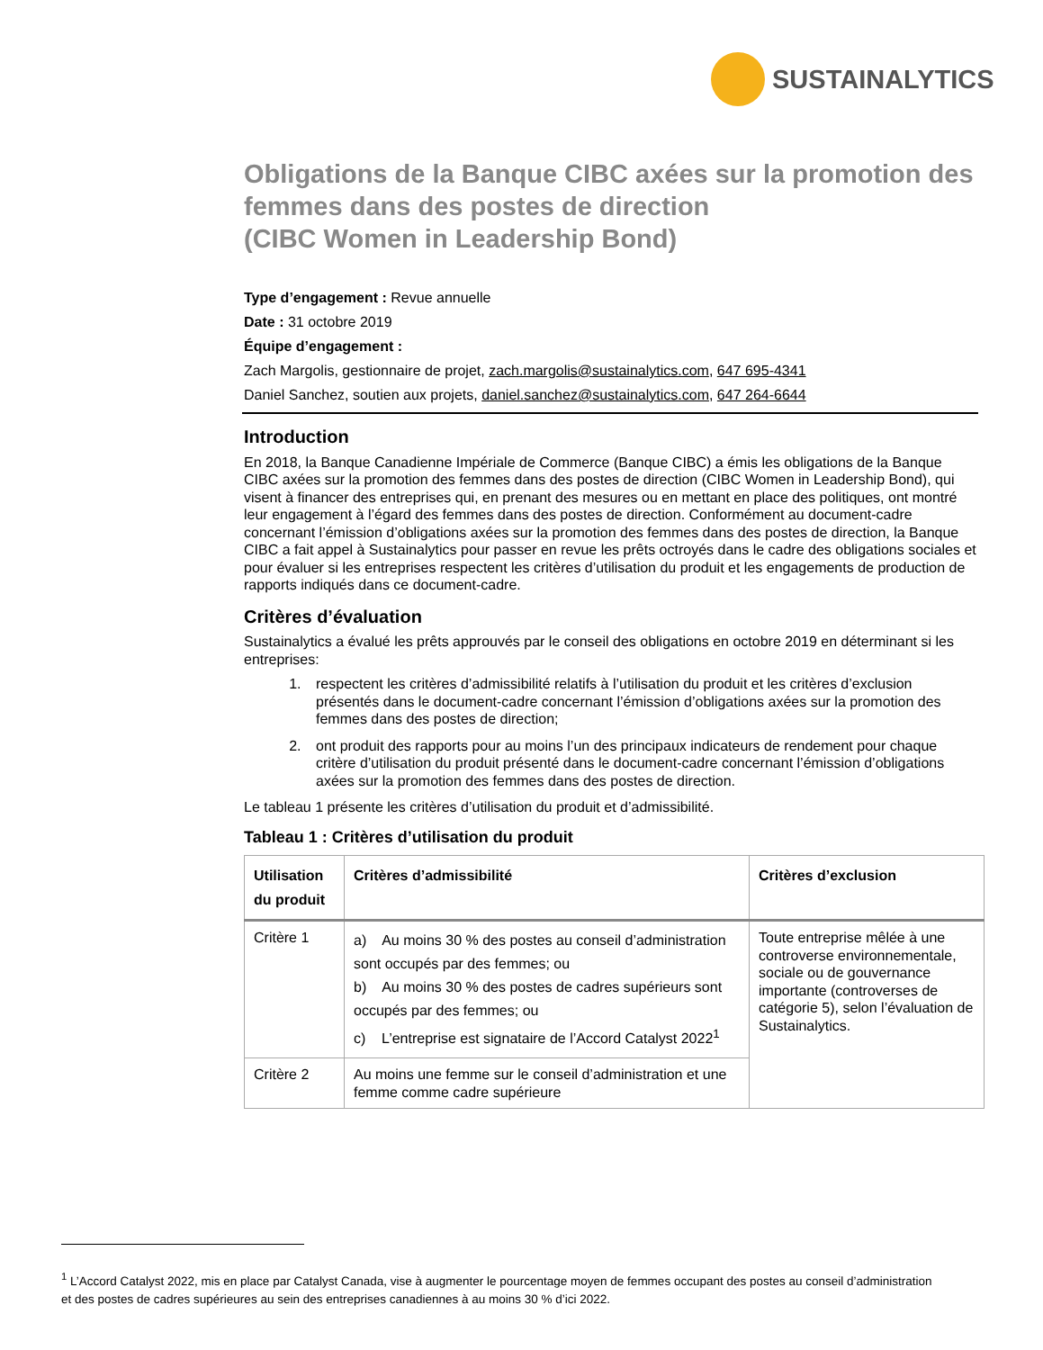SUSTAINALYTICS
Obligations de la Banque CIBC axées sur la promotion des femmes dans des postes de direction
(CIBC Women in Leadership Bond)
Type d’engagement : Revue annuelle
Date : 31 octobre 2019
Équipe d’engagement :
Zach Margolis, gestionnaire de projet, zach.margolis@sustainalytics.com, 647 695-4341
Daniel Sanchez, soutien aux projets, daniel.sanchez@sustainalytics.com, 647 264-6644
Introduction
En 2018, la Banque Canadienne Impériale de Commerce (Banque CIBC) a émis les obligations de la Banque CIBC axées sur la promotion des femmes dans des postes de direction (CIBC Women in Leadership Bond), qui visent à financer des entreprises qui, en prenant des mesures ou en mettant en place des politiques, ont montré leur engagement à l’égard des femmes dans des postes de direction. Conformément au document-cadre concernant l’émission d’obligations axées sur la promotion des femmes dans des postes de direction, la Banque CIBC a fait appel à Sustainalytics pour passer en revue les prêts octroyés dans le cadre des obligations sociales et pour évaluer si les entreprises respectent les critères d’utilisation du produit et les engagements de production de rapports indiqués dans ce document-cadre.
Critères d’évaluation
Sustainalytics a évalué les prêts approuvés par le conseil des obligations en octobre 2019 en déterminant si les entreprises:
1. respectent les critères d’admissibilité relatifs à l’utilisation du produit et les critères d’exclusion présentés dans le document-cadre concernant l’émission d’obligations axées sur la promotion des femmes dans des postes de direction;
2. ont produit des rapports pour au moins l’un des principaux indicateurs de rendement pour chaque critère d’utilisation du produit présenté dans le document-cadre concernant l’émission d’obligations axées sur la promotion des femmes dans des postes de direction.
Le tableau 1 présente les critères d’utilisation du produit et d’admissibilité.
Tableau 1 : Critères d’utilisation du produit
| Utilisation du produit | Critères d’admissibilité | Critères d’exclusion |
| --- | --- | --- |
| Critère 1 | a) Au moins 30 % des postes au conseil d’administration sont occupés par des femmes; ou b) Au moins 30 % des postes de cadres supérieurs sont occupés par des femmes; ou c) L’entreprise est signataire de l’Accord Catalyst 2022<sup>1</sup> | Toute entreprise mêlée à une controverse environnementale, sociale ou de gouvernance importante (controverses de catégorie 5), selon l’évaluation de Sustainalytics. |
| Critère 2 | Au moins une femme sur le conseil d’administration et une femme comme cadre supérieure | |
<sup>1</sup> L’Accord Catalyst 2022, mis en place par Catalyst Canada, vise à augmenter le pourcentage moyen de femmes occupant des postes au conseil d’administration et des postes de cadres supérieures au sein des entreprises canadiennes à au moins 30 % d’ici 2022.